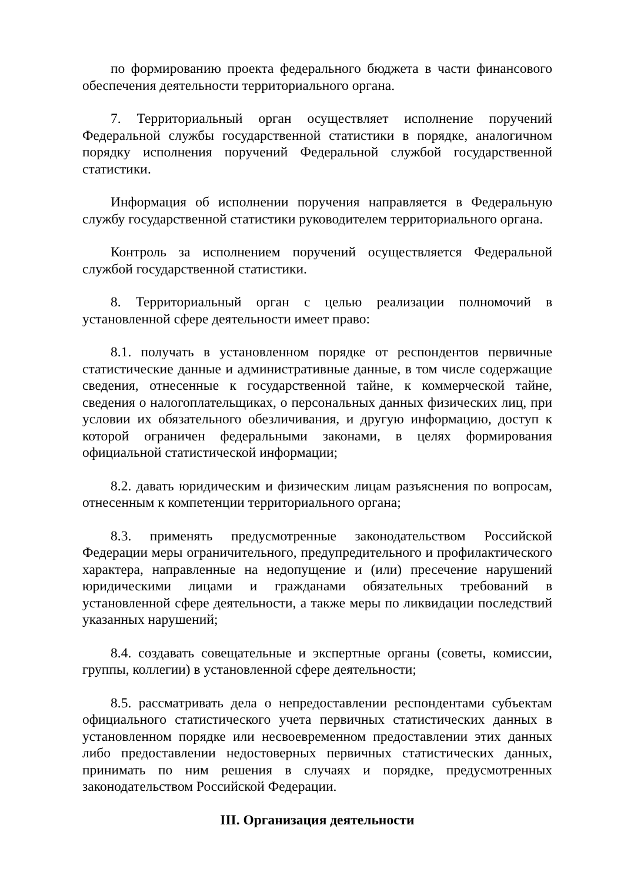по формированию проекта федерального бюджета в части финансового обеспечения деятельности территориального органа.
7. Территориальный орган осуществляет исполнение поручений Федеральной службы государственной статистики в порядке, аналогичном порядку исполнения поручений Федеральной службой государственной статистики.
Информация об исполнении поручения направляется в Федеральную службу государственной статистики руководителем территориального органа.
Контроль за исполнением поручений осуществляется Федеральной службой государственной статистики.
8. Территориальный орган с целью реализации полномочий в установленной сфере деятельности имеет право:
8.1. получать в установленном порядке от респондентов первичные статистические данные и административные данные, в том числе содержащие сведения, отнесенные к государственной тайне, к коммерческой тайне, сведения о налогоплательщиках, о персональных данных физических лиц, при условии их обязательного обезличивания, и другую информацию, доступ к которой ограничен федеральными законами, в целях формирования официальной статистической информации;
8.2. давать юридическим и физическим лицам разъяснения по вопросам, отнесенным к компетенции территориального органа;
8.3. применять предусмотренные законодательством Российской Федерации меры ограничительного, предупредительного и профилактического характера, направленные на недопущение и (или) пресечение нарушений юридическими лицами и гражданами обязательных требований в установленной сфере деятельности, а также меры по ликвидации последствий указанных нарушений;
8.4. создавать совещательные и экспертные органы (советы, комиссии, группы, коллегии) в установленной сфере деятельности;
8.5. рассматривать дела о непредоставлении респондентами субъектам официального статистического учета первичных статистических данных в установленном порядке или несвоевременном предоставлении этих данных либо предоставлении недостоверных первичных статистических данных, принимать по ним решения в случаях и порядке, предусмотренных законодательством Российской Федерации.
III. Организация деятельности